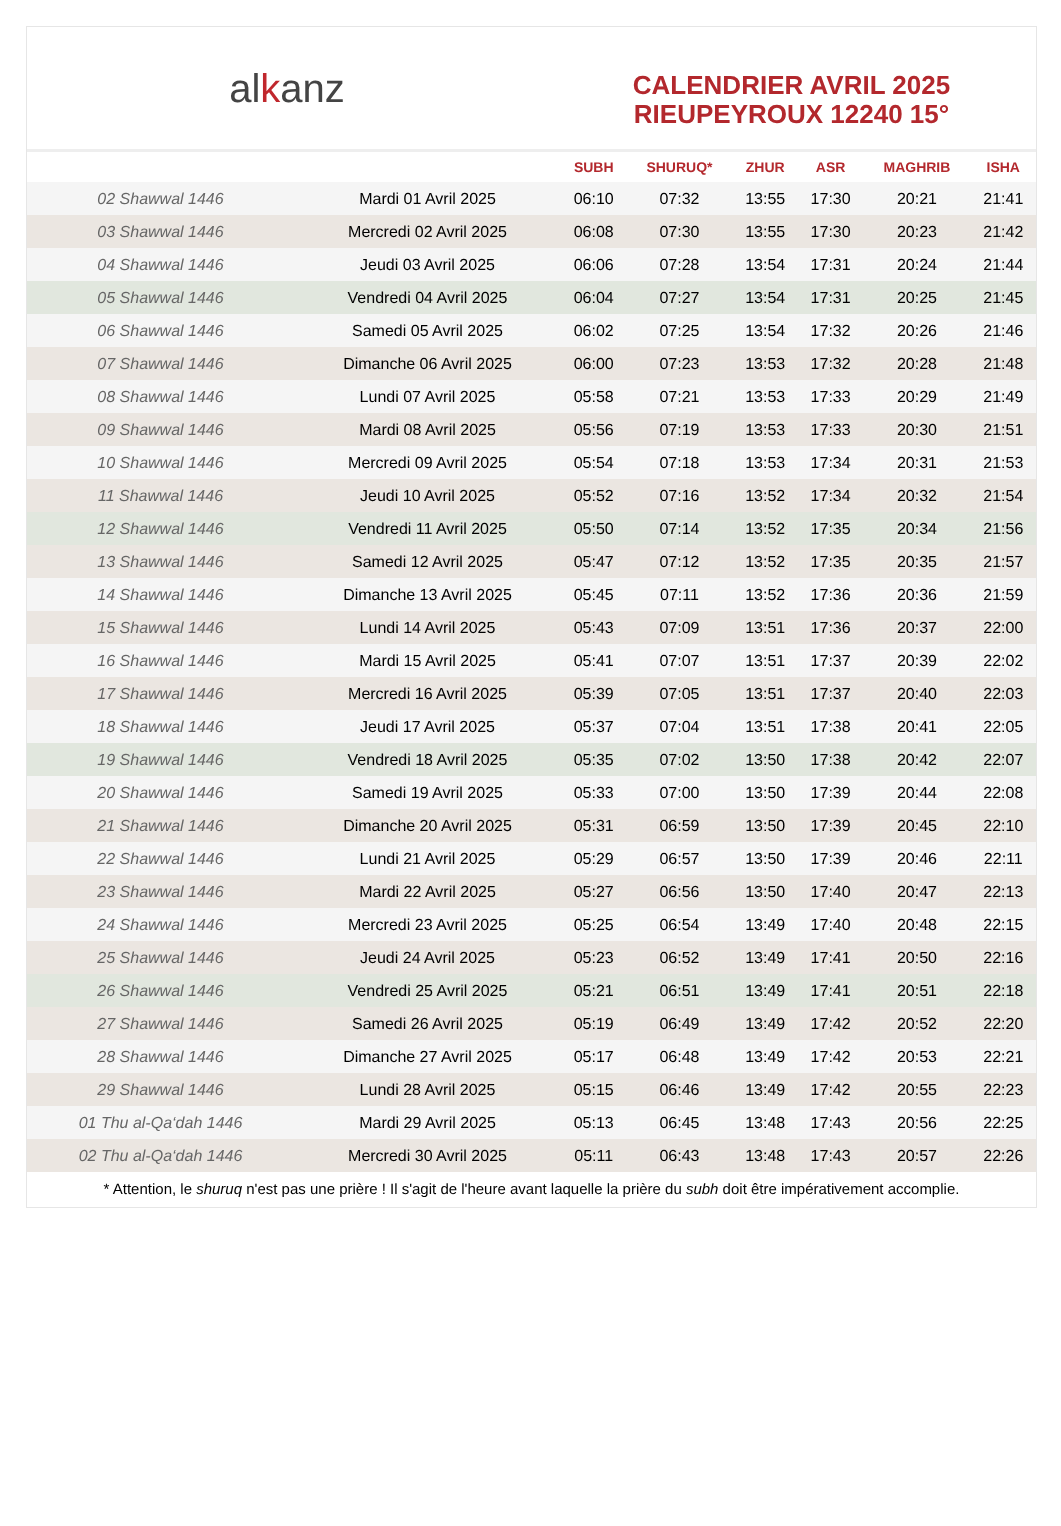al k anz
CALENDRIER AVRIL 2025
RIEUPEYROUX 12240 15°
| | | SUBH | SHURUQ* | ZHUR | ASR | MAGHRIB | ISHA |
| --- | --- | --- | --- | --- | --- | --- | --- |
| 02 Shawwal 1446 | Mardi 01 Avril 2025 | 06:10 | 07:32 | 13:55 | 17:30 | 20:21 | 21:41 |
| 03 Shawwal 1446 | Mercredi 02 Avril 2025 | 06:08 | 07:30 | 13:55 | 17:30 | 20:23 | 21:42 |
| 04 Shawwal 1446 | Jeudi 03 Avril 2025 | 06:06 | 07:28 | 13:54 | 17:31 | 20:24 | 21:44 |
| 05 Shawwal 1446 | Vendredi 04 Avril 2025 | 06:04 | 07:27 | 13:54 | 17:31 | 20:25 | 21:45 |
| 06 Shawwal 1446 | Samedi 05 Avril 2025 | 06:02 | 07:25 | 13:54 | 17:32 | 20:26 | 21:46 |
| 07 Shawwal 1446 | Dimanche 06 Avril 2025 | 06:00 | 07:23 | 13:53 | 17:32 | 20:28 | 21:48 |
| 08 Shawwal 1446 | Lundi 07 Avril 2025 | 05:58 | 07:21 | 13:53 | 17:33 | 20:29 | 21:49 |
| 09 Shawwal 1446 | Mardi 08 Avril 2025 | 05:56 | 07:19 | 13:53 | 17:33 | 20:30 | 21:51 |
| 10 Shawwal 1446 | Mercredi 09 Avril 2025 | 05:54 | 07:18 | 13:53 | 17:34 | 20:31 | 21:53 |
| 11 Shawwal 1446 | Jeudi 10 Avril 2025 | 05:52 | 07:16 | 13:52 | 17:34 | 20:32 | 21:54 |
| 12 Shawwal 1446 | Vendredi 11 Avril 2025 | 05:50 | 07:14 | 13:52 | 17:35 | 20:34 | 21:56 |
| 13 Shawwal 1446 | Samedi 12 Avril 2025 | 05:47 | 07:12 | 13:52 | 17:35 | 20:35 | 21:57 |
| 14 Shawwal 1446 | Dimanche 13 Avril 2025 | 05:45 | 07:11 | 13:52 | 17:36 | 20:36 | 21:59 |
| 15 Shawwal 1446 | Lundi 14 Avril 2025 | 05:43 | 07:09 | 13:51 | 17:36 | 20:37 | 22:00 |
| 16 Shawwal 1446 | Mardi 15 Avril 2025 | 05:41 | 07:07 | 13:51 | 17:37 | 20:39 | 22:02 |
| 17 Shawwal 1446 | Mercredi 16 Avril 2025 | 05:39 | 07:05 | 13:51 | 17:37 | 20:40 | 22:03 |
| 18 Shawwal 1446 | Jeudi 17 Avril 2025 | 05:37 | 07:04 | 13:51 | 17:38 | 20:41 | 22:05 |
| 19 Shawwal 1446 | Vendredi 18 Avril 2025 | 05:35 | 07:02 | 13:50 | 17:38 | 20:42 | 22:07 |
| 20 Shawwal 1446 | Samedi 19 Avril 2025 | 05:33 | 07:00 | 13:50 | 17:39 | 20:44 | 22:08 |
| 21 Shawwal 1446 | Dimanche 20 Avril 2025 | 05:31 | 06:59 | 13:50 | 17:39 | 20:45 | 22:10 |
| 22 Shawwal 1446 | Lundi 21 Avril 2025 | 05:29 | 06:57 | 13:50 | 17:39 | 20:46 | 22:11 |
| 23 Shawwal 1446 | Mardi 22 Avril 2025 | 05:27 | 06:56 | 13:50 | 17:40 | 20:47 | 22:13 |
| 24 Shawwal 1446 | Mercredi 23 Avril 2025 | 05:25 | 06:54 | 13:49 | 17:40 | 20:48 | 22:15 |
| 25 Shawwal 1446 | Jeudi 24 Avril 2025 | 05:23 | 06:52 | 13:49 | 17:41 | 20:50 | 22:16 |
| 26 Shawwal 1446 | Vendredi 25 Avril 2025 | 05:21 | 06:51 | 13:49 | 17:41 | 20:51 | 22:18 |
| 27 Shawwal 1446 | Samedi 26 Avril 2025 | 05:19 | 06:49 | 13:49 | 17:42 | 20:52 | 22:20 |
| 28 Shawwal 1446 | Dimanche 27 Avril 2025 | 05:17 | 06:48 | 13:49 | 17:42 | 20:53 | 22:21 |
| 29 Shawwal 1446 | Lundi 28 Avril 2025 | 05:15 | 06:46 | 13:49 | 17:42 | 20:55 | 22:23 |
| 01 Thu al-Qa‘dah 1446 | Mardi 29 Avril 2025 | 05:13 | 06:45 | 13:48 | 17:43 | 20:56 | 22:25 |
| 02 Thu al-Qa‘dah 1446 | Mercredi 30 Avril 2025 | 05:11 | 06:43 | 13:48 | 17:43 | 20:57 | 22:26 |
* Attention, le shuruq n'est pas une prière ! Il s'agit de l'heure avant laquelle la prière du subh doit être impérativement accomplie.